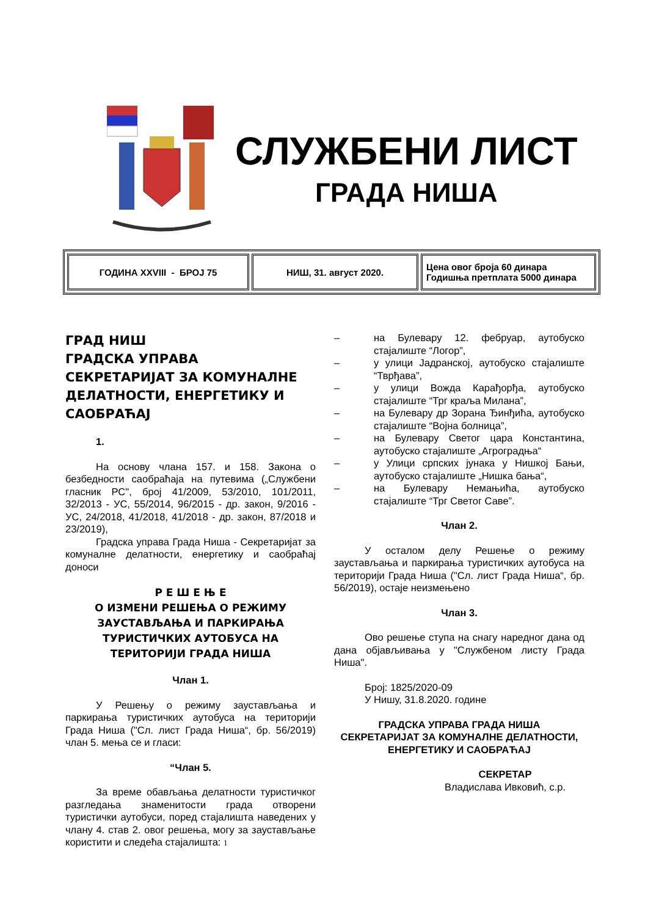СЛУЖБЕНИ ЛИСТ
ГРАДА НИША
| ГОДИНА XXVIII - БРОЈ 75 | НИШ, 31. август 2020. | Цена овог броја 60 динара Годишња претплата 5000 динара |
ГРАД НИШ
ГРАДСКА УПРАВА
СЕКРЕТАРИЈАТ ЗА КОМУНАЛНЕ ДЕЛАТНОСТИ, ЕНЕРГЕТИКУ И САОБРАЋАЈ
1.
На основу члана 157. и 158. Закона о безбедности саобраћаја на путевима („Службени гласник РС", број 41/2009, 53/2010, 101/2011, 32/2013 - УС, 55/2014, 96/2015 - др. закон, 9/2016 - УС, 24/2018, 41/2018, 41/2018 - др. закон, 87/2018 и 23/2019),
Градска управа Града Ниша - Секретаријат за комуналне делатности, енергетику и саобраћај доноси
Р Е Ш Е Њ Е
О ИЗМЕНИ РЕШЕЊА О РЕЖИМУ ЗАУСТАВЉАЊА И ПАРКИРАЊА ТУРИСТИЧКИХ АУТОБУСА НА ТЕРИТОРИЈИ ГРАДА НИША
Члан 1.
У Решењу о режиму заустављања и паркирања туристичких аутобуса на територији Града Ниша ("Сл. лист Града Ниша“, бр. 56/2019) члан 5. мења се и гласи:
“Члан 5.
За време обављања делатности туристичког разгледања знаменитости града отворени туристички аутобуси, поред стајалишта наведених у члану 4. став 2. овог решења, могу за заустављање користити и следећа стајалишта: 1
– на Булевару 12. фебруар, аутобуско стајалиште “Логор”,
– у улици Јадранској, аутобуско стајалиште “Тврђава”,
– у улици Вожда Карађорђа, аутобуско стајалиште “Трг краља Милана”,
– на Булевару др Зорана Ђинђића, аутобуско стајалиште “Војна болница”,
– на Булевару Светог цара Константина, аутобуско стајалиште „Агроградња“
– у Улици српских јунака у Нишкој Бањи, аутобуско стајалиште „Нишка бања“,
– на Булевару Немањића, аутобуско стајалиште “Трг Светог Саве”.
Члан 2.
У осталом делу Решење о режиму заустављања и паркирања туристичких аутобуса на територији Града Ниша ("Сл. лист Града Ниша“, бр. 56/2019), остаје неизмењено
Члан 3.
Ово решење ступа на снагу наредног дана од дана објављивања у "Службеном листу Града Ниша".
Број: 1825/2020-09
У Нишу, 31.8.2020. године
ГРАДСКА УПРАВА ГРАДА НИША
СЕКРЕТАРИЈАТ ЗА КОМУНАЛНЕ ДЕЛАТНОСТИ,
ЕНЕРГЕТИКУ И САОБРАЋАЈ
СЕКРЕТАР
Владислава Ивковић, с.р.